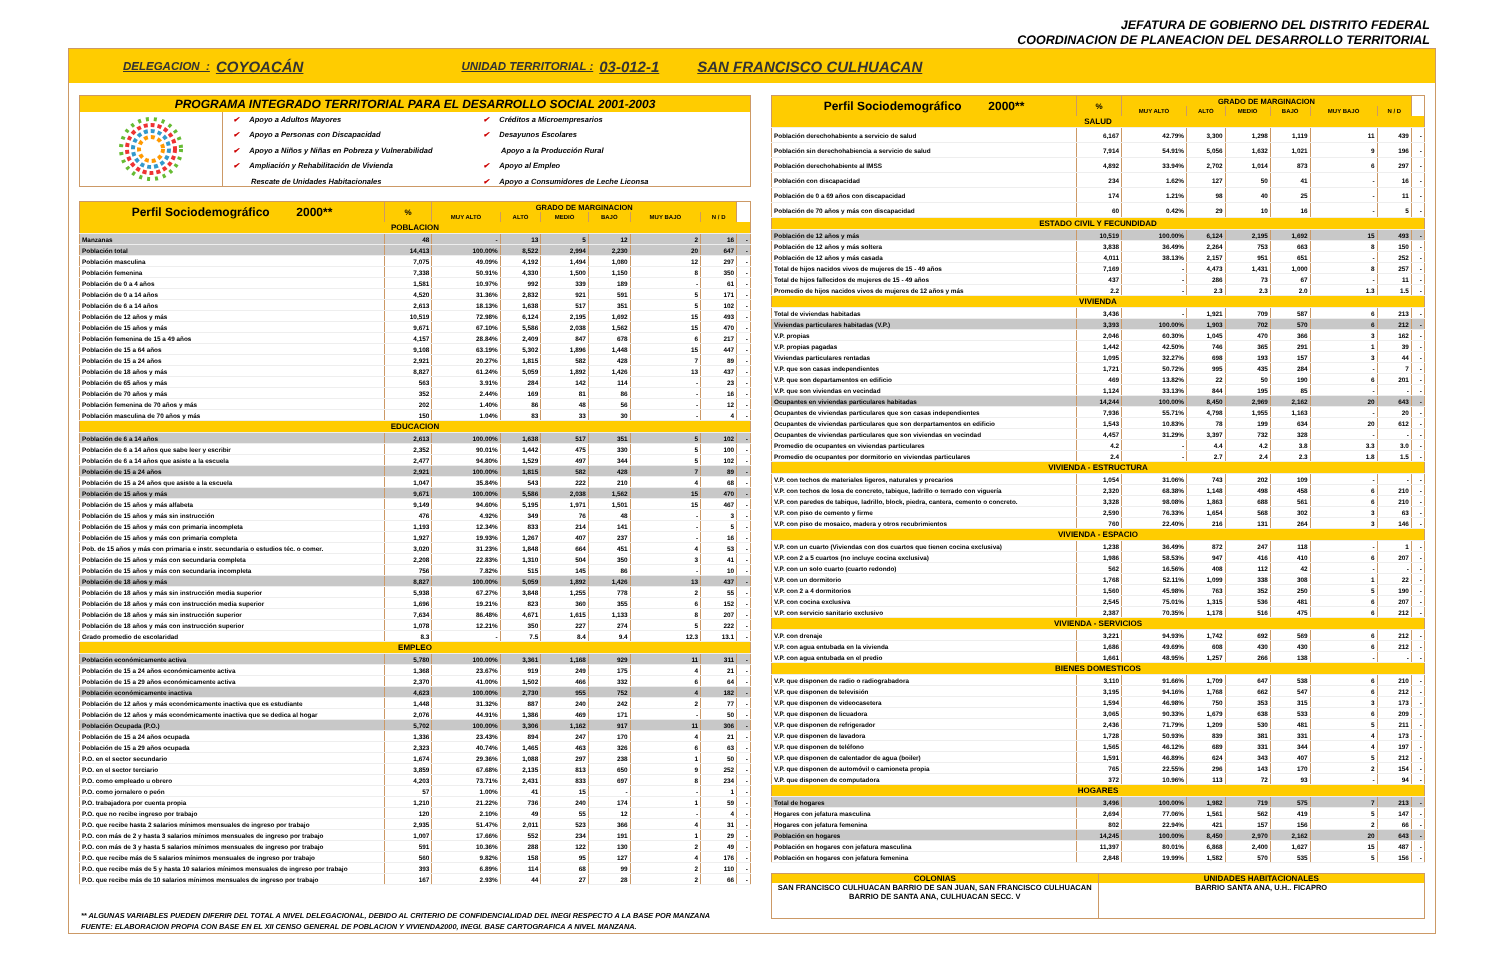JEFATURA DE GOBIERNO DEL DISTRITO FEDERAL
COORDINACION DE PLANEACION DEL DESARROLLO TERRITORIAL
DELEGACION : COYOACÁN UNIDAD TERRITORIAL : 03-012-1 SAN FRANCISCO CULHUACAN
PROGRAMA INTEGRADO TERRITORIAL PARA EL DESARROLLO SOCIAL 2001-2003
✔ Apoyo a Adultos Mayores
✔ Créditos a Microempresarios
✔ Apoyo a Personas con Discapacidad
✔ Desayunos Escolares
✔ Apoyo a Niños y Niñas en Pobreza y Vulnerabilidad
Apoyo a la Producción Rural
✔ Ampliación y Rehabilitación de Vivienda
✔ Apoyo al Empleo
Rescate de Unidades Habitacionales
✔ Apoyo a Consumidores de Leche Liconsa
| Perfil Sociodemográfico 2000** | % | GRADO DE MARGINACION | | | | | | |
| --- | --- | --- | --- | --- | --- | --- | --- | --- |
| | | MUY ALTO | ALTO | MEDIO | BAJO | MUY BAJO | N / D | |
| POBLACION | | | | | | | | |
| Manzanas | 48 | - | 13 | 5 | 12 | 2 | 16 | - |
| Población total | 14,413 | 100.00% | 8,522 | 2,994 | 2,230 | 20 | 647 | - |
| Población masculina | 7,075 | 49.09% | 4,192 | 1,494 | 1,080 | 12 | 297 | - |
| Población femenina | 7,338 | 50.91% | 4,330 | 1,500 | 1,150 | 8 | 350 | - |
| Población de 0 a 4 años | 1,581 | 10.97% | 992 | 339 | 189 | - | 61 | - |
| Población de 0 a 14 años | 4,520 | 31.36% | 2,832 | 921 | 591 | 5 | 171 | - |
| Población de 6 a 14 años | 2,613 | 18.13% | 1,638 | 517 | 351 | 5 | 102 | - |
| Población de 12 años y más | 10,519 | 72.98% | 6,124 | 2,195 | 1,692 | 15 | 493 | - |
| Población de 15 años y más | 9,671 | 67.10% | 5,586 | 2,038 | 1,562 | 15 | 470 | - |
| Población femenina de 15 a 49 años | 4,157 | 28.84% | 2,409 | 847 | 678 | 6 | 217 | - |
| Población de 15 a 64 años | 9,108 | 63.19% | 5,302 | 1,896 | 1,448 | 15 | 447 | - |
| Población de 15 a 24 años | 2,921 | 20.27% | 1,815 | 582 | 428 | 7 | 89 | - |
| Población de 18 años y más | 8,827 | 61.24% | 5,059 | 1,892 | 1,426 | 13 | 437 | - |
| Población de 65 años y más | 563 | 3.91% | 284 | 142 | 114 | - | 23 | - |
| Población de 70 años y más | 352 | 2.44% | 169 | 81 | 86 | - | 16 | - |
| Población femenina de 70 años y más | 202 | 1.40% | 86 | 48 | 56 | - | 12 | - |
| Población masculina de 70 años y más | 150 | 1.04% | 83 | 33 | 30 | - | 4 | - |
| EDUCACION | | | | | | | | |
| Población de 6 a 14 años | 2,613 | 100.00% | 1,638 | 517 | 351 | 5 | 102 | - |
| Población de 6 a 14 años que sabe leer y escribir | 2,352 | 90.01% | 1,442 | 475 | 330 | 5 | 100 | - |
| Población de 6 a 14 años que asiste a la escuela | 2,477 | 94.80% | 1,529 | 497 | 344 | 5 | 102 | - |
| Población de 15 a 24 años | 2,921 | 100.00% | 1,815 | 582 | 428 | 7 | 89 | - |
| Población de 15 a 24 años que asiste a la escuela | 1,047 | 35.84% | 543 | 222 | 210 | 4 | 68 | - |
| Población de 15 años y más | 9,671 | 100.00% | 5,586 | 2,038 | 1,562 | 15 | 470 | - |
| Población de 15 años y más alfabeta | 9,149 | 94.60% | 5,195 | 1,971 | 1,501 | 15 | 467 | - |
| Población de 15 años y más sin instrucción | 476 | 4.92% | 349 | 76 | 48 | - | 3 | - |
| Población de 15 años y más con primaria incompleta | 1,193 | 12.34% | 833 | 214 | 141 | - | 5 | - |
| Población de 15 años y más con primaria completa | 1,927 | 19.93% | 1,267 | 407 | 237 | - | 16 | - |
| Pob. de 15 años y más con primaria e instr. secundaria o estudios téc. o comer. | 3,020 | 31.23% | 1,848 | 664 | 451 | 4 | 53 | - |
| Población de 15 años y más con secundaria completa | 2,208 | 22.83% | 1,310 | 504 | 350 | 3 | 41 | - |
| Población de 15 años y más con secundaria incompleta | 756 | 7.82% | 515 | 145 | 86 | - | 10 | - |
| Población de 18 años y más | 8,827 | 100.00% | 5,059 | 1,892 | 1,426 | 13 | 437 | - |
| Población de 18 años y más sin instrucción media superior | 5,938 | 67.27% | 3,848 | 1,255 | 778 | 2 | 55 | - |
| Población de 18 años y más con instrucción media superior | 1,696 | 19.21% | 823 | 360 | 355 | 6 | 152 | - |
| Población de 18 años y más sin instrucción superior | 7,634 | 86.48% | 4,671 | 1,615 | 1,133 | 8 | 207 | - |
| Población de 18 años y más con instrucción superior | 1,078 | 12.21% | 350 | 227 | 274 | 5 | 222 | - |
| Grado promedio de escolaridad | 8.3 | - | 7.5 | 8.4 | 9.4 | 12.3 | 13.1 | - |
| EMPLEO | | | | | | | | |
| Población económicamente activa | 5,780 | 100.00% | 3,361 | 1,168 | 929 | 11 | 311 | - |
| Población de 15 a 24 años económicamente activa | 1,368 | 23.67% | 919 | 249 | 175 | 4 | 21 | - |
| Población de 15 a 29 años económicamente activa | 2,370 | 41.00% | 1,502 | 466 | 332 | 6 | 64 | - |
| Población económicamente inactiva | 4,623 | 100.00% | 2,730 | 955 | 752 | 4 | 182 | - |
| Población de 12 años y más económicamente inactiva que es estudiante | 1,448 | 31.32% | 887 | 240 | 242 | 2 | 77 | - |
| Población de 12 años y más económicamente inactiva que se dedica al hogar | 2,076 | 44.91% | 1,386 | 469 | 171 | - | 50 | - |
| Población Ocupada (P.O.) | 5,702 | 100.00% | 3,306 | 1,162 | 917 | 11 | 306 | - |
| Población de 15 a 24 años ocupada | 1,336 | 23.43% | 894 | 247 | 170 | 4 | 21 | - |
| Población de 15 a 29 años ocupada | 2,323 | 40.74% | 1,465 | 463 | 326 | 6 | 63 | - |
| P.O. en el sector secundario | 1,674 | 29.36% | 1,088 | 297 | 238 | 1 | 50 | - |
| P.O. en el sector terciario | 3,859 | 67.68% | 2,135 | 813 | 650 | 9 | 252 | - |
| P.O. como empleado u obrero | 4,203 | 73.71% | 2,431 | 833 | 697 | 8 | 234 | - |
| P.O. como jornalero o peón | 57 | 1.00% | 41 | 15 | - | - | 1 | - |
| P.O. trabajadora por cuenta propia | 1,210 | 21.22% | 736 | 240 | 174 | 1 | 59 | - |
| P.O. que no recibe ingreso por trabajo | 120 | 2.10% | 49 | 55 | 12 | - | 4 | - |
| P.O. que recibe hasta 2 salarios mínimos mensuales de ingreso por trabajo | 2,935 | 51.47% | 2,011 | 523 | 366 | 4 | 31 | - |
| P.O. con más de 2 y hasta 3 salarios mínimos mensuales de ingreso por trabajo | 1,007 | 17.66% | 552 | 234 | 191 | 1 | 29 | - |
| P.O. con más de 3 y hasta 5 salarios mínimos mensuales de ingreso por trabajo | 591 | 10.36% | 288 | 122 | 130 | 2 | 49 | - |
| P.O. que recibe más de 5 salarios mínimos mensuales de ingreso por trabajo | 560 | 9.82% | 158 | 95 | 127 | 4 | 176 | - |
| P.O. que recibe más de 5 y hasta 10 salarios mínimos mensuales de ingreso por trabajo | 393 | 6.89% | 114 | 68 | 99 | 2 | 110 | - |
| P.O. que recibe más de 10 salarios mínimos mensuales de ingreso por trabajo | 167 | 2.93% | 44 | 27 | 28 | 2 | 66 | - |
** ALGUNAS VARIABLES PUEDEN DIFERIR DEL TOTAL A NIVEL DELEGACIONAL, DEBIDO AL CRITERIO DE CONFIDENCIALIDAD DEL INEGI RESPECTO A LA BASE POR MANZANA
FUENTE: ELABORACION PROPIA CON BASE EN EL XII CENSO GENERAL DE POBLACION Y VIVIENDA2000, INEGI. BASE CARTOGRAFICA A NIVEL MANZANA.
| Perfil Sociodemográfico 2000** | % | GRADO DE MARGINACION | | | | | | |
| --- | --- | --- | --- | --- | --- | --- | --- | --- |
| | | MUY ALTO | ALTO | MEDIO | BAJO | MUY BAJO | N / D | |
| SALUD | | | | | | | | |
| Población derechohabiente a servicio de salud | 6,167 | 42.79% | 3,300 | 1,298 | 1,119 | 11 | 439 | - |
| Población sin derechohabiencia a servicio de salud | 7,914 | 54.91% | 5,056 | 1,632 | 1,021 | 9 | 196 | - |
| Población derechohabiente al IMSS | 4,892 | 33.94% | 2,702 | 1,014 | 873 | 6 | 297 | - |
| Población con discapacidad | 234 | 1.62% | 127 | 50 | 41 | - | 16 | - |
| Población de 0 a 69 años con discapacidad | 174 | 1.21% | 98 | 40 | 25 | - | 11 | - |
| Población de 70 años y más con discapacidad | 60 | 0.42% | 29 | 10 | 16 | - | 5 | - |
| ESTADO CIVIL Y FECUNDIDAD | | | | | | | | |
| Población de 12 años y más | 10,519 | 100.00% | 6,124 | 2,195 | 1,692 | 15 | 493 | - |
| Población de 12 años y más soltera | 3,838 | 36.49% | 2,264 | 753 | 663 | 8 | 150 | - |
| Población de 12 años y más casada | 4,011 | 38.13% | 2,157 | 951 | 651 | - | 252 | - |
| Total de hijos nacidos vivos de mujeres de 15 - 49 años | 7,169 | - | 4,473 | 1,431 | 1,000 | 8 | 257 | - |
| Total de hijos fallecidos de mujeres de 15 - 49 años | 437 | - | 286 | 73 | 67 | - | 11 | - |
| Promedio de hijos nacidos vivos de mujeres de 12 años y más | 2.2 | - | 2.3 | 2.3 | 2.0 | 1.3 | 1.5 | - |
| VIVIENDA | | | | | | | | |
| Total de viviendas habitadas | 3,436 | - | 1,921 | 709 | 587 | 6 | 213 | - |
| Viviendas particulares habitadas (V.P.) | 3,393 | 100.00% | 1,903 | 702 | 570 | 6 | 212 | - |
| V.P. propias | 2,046 | 60.30% | 1,045 | 470 | 366 | 3 | 162 | - |
| V.P. propias pagadas | 1,442 | 42.50% | 746 | 365 | 291 | 1 | 39 | - |
| Viviendas particulares rentadas | 1,095 | 32.27% | 698 | 193 | 157 | 3 | 44 | - |
| V.P. que son casas independientes | 1,721 | 50.72% | 995 | 435 | 284 | - | 7 | - |
| V.P. que son departamentos en edificio | 469 | 13.82% | 22 | 50 | 190 | 6 | 201 | - |
| V.P. que son viviendas en vecindad | 1,124 | 33.13% | 844 | 195 | 85 | - | - | - |
| Ocupantes en viviendas particulares habitadas | 14,244 | 100.00% | 8,450 | 2,969 | 2,162 | 20 | 643 | - |
| Ocupantes de viviendas particulares que son casas independientes | 7,936 | 55.71% | 4,798 | 1,955 | 1,163 | - | 20 | - |
| Ocupantes de viviendas particulares que son derpartamentos en edificio | 1,543 | 10.83% | 78 | 199 | 634 | 20 | 612 | - |
| Ocupantes de viviendas particulares que son viviendas en vecindad | 4,457 | 31.29% | 3,397 | 732 | 328 | - | - | - |
| Promedio de ocupantes en viviendas particulares | 4.2 | - | 4.4 | 4.2 | 3.8 | 3.3 | 3.0 | - |
| Promedio de ocupantes por dormitorio en viviendas particulares | 2.4 | - | 2.7 | 2.4 | 2.3 | 1.8 | 1.5 | - |
| VIVIENDA - ESTRUCTURA | | | | | | | | |
| V.P. con techos de materiales ligeros, naturales y precarios | 1,054 | 31.06% | 743 | 202 | 109 | - | - | - |
| V.P. con techos de losa de concreto, tabique, ladrillo o terrado con viguería | 2,320 | 68.38% | 1,148 | 498 | 458 | 6 | 210 | - |
| V.P. con paredes de tabique, ladrillo, block, piedra, cantera, cemento o concreto. | 3,328 | 98.08% | 1,863 | 688 | 561 | 6 | 210 | - |
| V.P. con piso de cemento y firme | 2,590 | 76.33% | 1,654 | 568 | 302 | 3 | 63 | - |
| V.P. con piso de mosaico, madera y otros recubrimientos | 760 | 22.40% | 216 | 131 | 264 | 3 | 146 | - |
| VIVIENDA - ESPACIO | | | | | | | | |
| V.P. con un cuarto (Viviendas con dos cuartos que tienen cocina exclusiva) | 1,238 | 36.49% | 872 | 247 | 118 | - | 1 | - |
| V.P. con 2 a 5 cuartos (no incluye cocina exclusiva) | 1,986 | 58.53% | 947 | 416 | 410 | 6 | 207 | - |
| V.P. con un solo cuarto (cuarto redondo) | 562 | 16.56% | 408 | 112 | 42 | - | - | - |
| V.P. con un dormitorio | 1,768 | 52.11% | 1,099 | 338 | 308 | 1 | 22 | - |
| V.P. con 2 a 4 dormitorios | 1,560 | 45.98% | 763 | 352 | 250 | 5 | 190 | - |
| V.P. con cocina exclusiva | 2,545 | 75.01% | 1,315 | 536 | 481 | 6 | 207 | - |
| V.P. con servicio sanitario exclusivo | 2,387 | 70.35% | 1,178 | 516 | 475 | 6 | 212 | - |
| VIVIENDA - SERVICIOS | | | | | | | | |
| V.P. con drenaje | 3,221 | 94.93% | 1,742 | 692 | 569 | 6 | 212 | - |
| V.P. con agua entubada en la vivienda | 1,686 | 49.69% | 608 | 430 | 430 | 6 | 212 | - |
| V.P. con agua entubada en el predio | 1,661 | 48.95% | 1,257 | 266 | 138 | - | - | - |
| BIENES DOMESTICOS | | | | | | | | |
| V.P. que disponen de radio o radiograbadora | 3,110 | 91.66% | 1,709 | 647 | 538 | 6 | 210 | - |
| V.P. que disponen de televisión | 3,195 | 94.16% | 1,768 | 662 | 547 | 6 | 212 | - |
| V.P. que disponen de videocasetera | 1,594 | 46.98% | 750 | 353 | 315 | 3 | 173 | - |
| V.P. que disponen de licuadora | 3,065 | 90.33% | 1,679 | 638 | 533 | 6 | 209 | - |
| V.P. que disponen de refrigerador | 2,436 | 71.79% | 1,209 | 530 | 481 | 5 | 211 | - |
| V.P. que disponen de lavadora | 1,728 | 50.93% | 839 | 381 | 331 | 4 | 173 | - |
| V.P. que disponen de teléfono | 1,565 | 46.12% | 689 | 331 | 344 | 4 | 197 | - |
| V.P. que disponen de calentador de agua (boiler) | 1,591 | 46.89% | 624 | 343 | 407 | 5 | 212 | - |
| V.P. que disponen de automóvil o camioneta propia | 765 | 22.55% | 296 | 143 | 170 | 2 | 154 | - |
| V.P. que disponen de computadora | 372 | 10.96% | 113 | 72 | 93 | - | 94 | - |
| HOGARES | | | | | | | | |
| Total de hogares | 3,496 | 100.00% | 1,982 | 719 | 575 | 7 | 213 | - |
| Hogares con jefatura masculina | 2,694 | 77.06% | 1,561 | 562 | 419 | 5 | 147 | - |
| Hogares con jefatura femenina | 802 | 22.94% | 421 | 157 | 156 | 2 | 66 | - |
| Población en hogares | 14,245 | 100.00% | 8,450 | 2,970 | 2,162 | 20 | 643 | - |
| Población en hogares con jefatura masculina | 11,397 | 80.01% | 6,868 | 2,400 | 1,627 | 15 | 487 | - |
| Población en hogares con jefatura femenina | 2,848 | 19.99% | 1,582 | 570 | 535 | 5 | 156 | - |
COLONIAS
SAN FRANCISCO CULHUACAN BARRIO DE SAN JUAN, SAN FRANCISCO CULHUACAN BARRIO DE SANTA ANA, CULHUACAN SECC. V
UNIDADES HABITACIONALES
BARRIO SANTA ANA, U.H.. FICAPRO